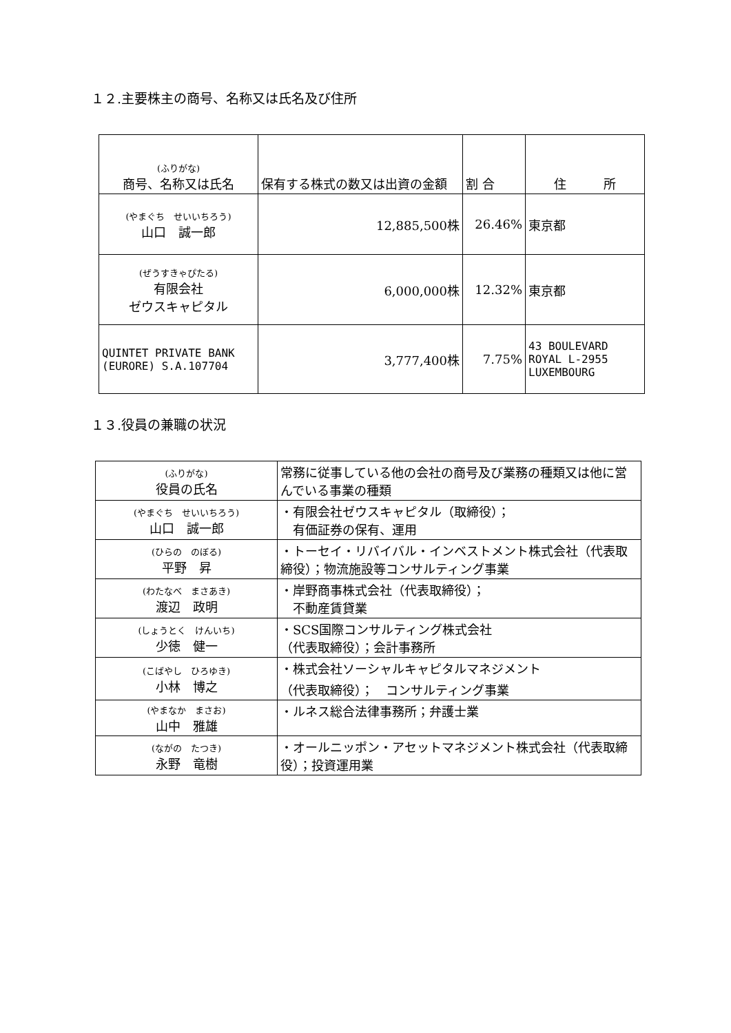１２.主要株主の商号、名称又は氏名及び住所
| (ふりがな) 商号、名称又は氏名 | 保有する株式の数又は出資の金額 | 割 合 | 住 所 |
| --- | --- | --- | --- |
| (やまぐち せいいちろう) 山口 誠一郎 | 12,885,500株 | 26.46% | 東京都 |
| (ぜうすきゃぴたる) 有限会社 ゼウスキャピタル | 6,000,000株 | 12.32% | 東京都 |
| QUINTET PRIVATE BANK (EURORE) S.A.107704 | 3,777,400株 | 7.75% | 43 BOULEVARD ROYAL L-2955 LUXEMBOURG |
１３.役員の兼職の状況
| (ふりがな) 役員の氏名 | 常務に従事している他の会社の商号及び業務の種類又は他に営んでいる事業の種類 |
| --- | --- |
| (やまぐち せいいちろう) 山口 誠一郎 | ・有限会社ゼウスキャピタル（取締役）； 有価証券の保有、運用 |
| (ひらの のぼる) 平野 昇 | ・トーセイ・リバイバル・インベストメント株式会社（代表取締役）；物流施設等コンサルティング事業 |
| (わたなべ まさあき) 渡辺 政明 | ・岸野商事株式会社（代表取締役）； 不動産賃貸業 |
| (しょうとく けんいち) 少徳 健一 | ・SCS国際コンサルティング株式会社 （代表取締役）；会計事務所 |
| (こばやし ひろゆき) 小林 博之 | ・株式会社ソーシャルキャピタルマネジメント （代表取締役）； コンサルティング事業 |
| (やまなか まさお) 山中 雅雄 | ・ルネス総合法律事務所；弁護士業 |
| (ながの たつき) 永野 竜樹 | ・オールニッポン・アセットマネジメント株式会社（代表取締役）；投資運用業 |